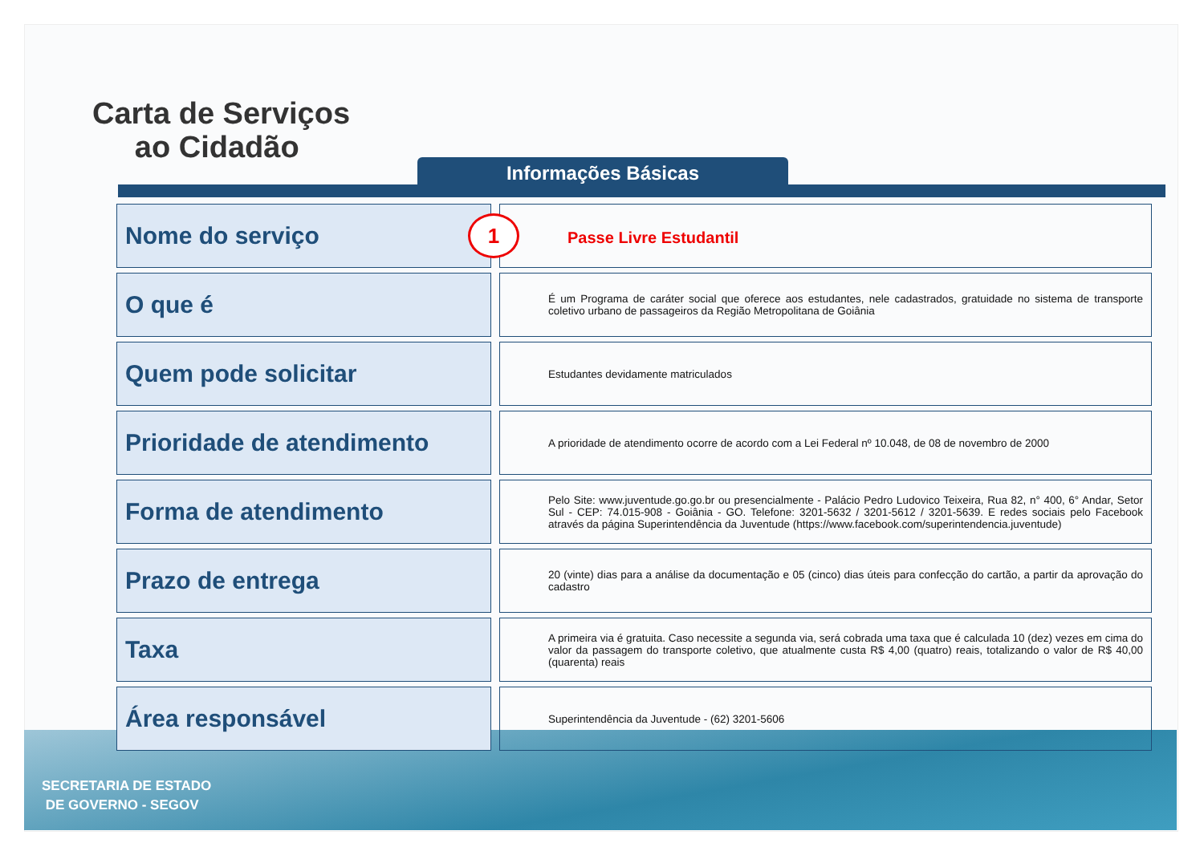Carta de Serviços
ao Cidadão
Informações Básicas
| Nome do serviço | 1 Passe Livre Estudantil |
| O que é | É um Programa de caráter social que oferece aos estudantes, nele cadastrados, gratuidade no sistema de transporte coletivo urbano de passageiros da Região Metropolitana de Goiânia |
| Quem pode solicitar | Estudantes devidamente matriculados |
| Prioridade de atendimento | A prioridade de atendimento ocorre de acordo com a Lei Federal nº 10.048, de 08 de novembro de 2000 |
| Forma de atendimento | Pelo Site: www.juventude.go.go.br ou presencialmente - Palácio Pedro Ludovico Teixeira, Rua 82, n° 400, 6° Andar, Setor Sul - CEP: 74.015-908 - Goiânia - GO. Telefone: 3201-5632 / 3201-5612 / 3201-5639. E redes sociais pelo Facebook através da página Superintendência da Juventude (https://www.facebook.com/superintendencia.juventude) |
| Prazo de entrega | 20 (vinte) dias para a análise da documentação e 05 (cinco) dias úteis para confecção do cartão, a partir da aprovação do cadastro |
| Taxa | A primeira via é gratuita. Caso necessite a segunda via, será cobrada uma taxa que é calculada 10 (dez) vezes em cima do valor da passagem do transporte coletivo, que atualmente custa R$ 4,00 (quatro) reais, totalizando o valor de R$ 40,00 (quarenta) reais |
| Área responsável | Superintendência da Juventude - (62) 3201-5606 |
SECRETARIA DE ESTADO
DE GOVERNO - SEGOV